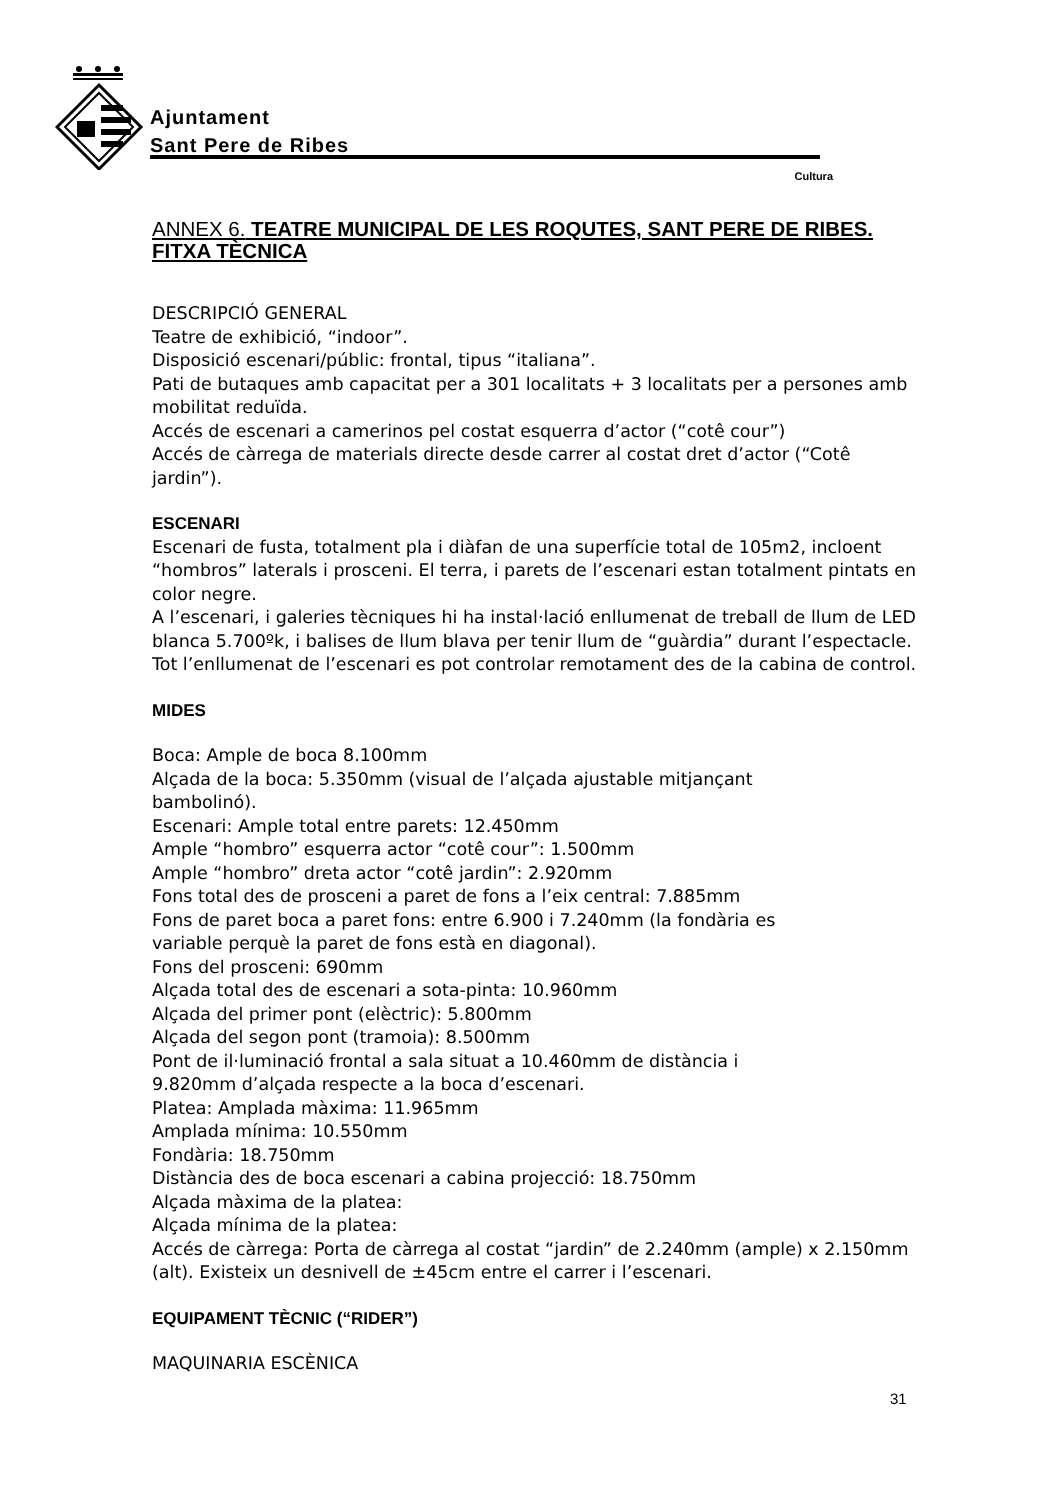Ajuntament
Sant Pere de Ribes
Cultura
ANNEX 6. TEATRE MUNICIPAL DE LES ROQUTES, SANT PERE DE RIBES. FITXA TÈCNICA
DESCRIPCIÓ GENERAL
Teatre de exhibició, “indoor”.
Disposició escenari/públic: frontal, tipus “italiana”.
Pati de butaques amb capacitat per a 301 localitats + 3 localitats per a persones amb mobilitat reduïda.
Accés de escenari a camerinos pel costat esquerra d’actor (“cotê cour”)
Accés de càrrega de materials directe desde carrer al costat dret d’actor (“Cotê jardin”).
ESCENARI
Escenari de fusta, totalment pla i diàfan de una superfície total de 105m2, incloent “hombros” laterals i prosceni. El terra, i parets de l’escenari estan totalment pintats en color negre.
A l’escenari, i galeries tècniques hi ha instal·lació enllumenat de treball de llum de LED blanca 5.700ºk, i balises de llum blava per tenir llum de “guàrdia” durant l’espectacle. Tot l’enllumenat de l’escenari es pot controlar remotament des de la cabina de control.
MIDES
Boca: Ample de boca 8.100mm
Alçada de la boca: 5.350mm (visual de l’alçada ajustable mitjançant
bambolinó).
Escenari: Ample total entre parets: 12.450mm
Ample “hombro” esquerra actor “cotê cour”: 1.500mm
Ample “hombro” dreta actor “cotê jardin”: 2.920mm
Fons total des de prosceni a paret de fons a l’eix central: 7.885mm
Fons de paret boca a paret fons: entre 6.900 i 7.240mm (la fondària es
variable perquè la paret de fons està en diagonal).
Fons del prosceni: 690mm
Alçada total des de escenari a sota-pinta: 10.960mm
Alçada del primer pont (elèctric): 5.800mm
Alçada del segon pont (tramoia): 8.500mm
Pont de il·luminació frontal a sala situat a 10.460mm de distància i
9.820mm d’alçada respecte a la boca d’escenari.
Platea: Amplada màxima: 11.965mm
Amplada mínima: 10.550mm
Fondària: 18.750mm
Distància des de boca escenari a cabina projecció: 18.750mm
Alçada màxima de la platea:
Alçada mínima de la platea:
Accés de càrrega: Porta de càrrega al costat “jardin” de 2.240mm (ample) x 2.150mm (alt). Existeix un desnivell de ±45cm entre el carrer i l’escenari.
EQUIPAMENT TÈCNIC (“RIDER”)
MAQUINARIA ESCÈNICA
31